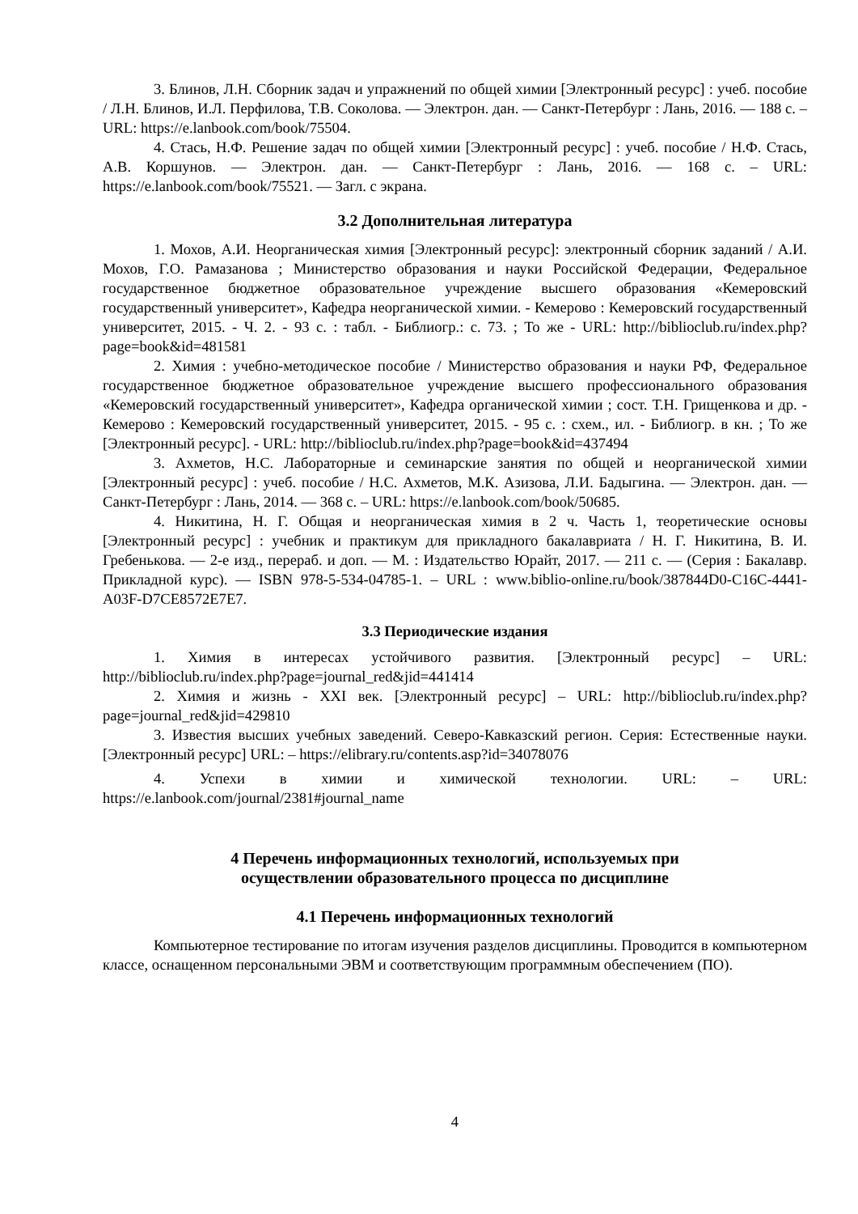3. Блинов, Л.Н. Сборник задач и упражнений по общей химии [Электронный ресурс] : учеб. пособие / Л.Н. Блинов, И.Л. Перфилова, Т.В. Соколова. — Электрон. дан. — Санкт-Петербург : Лань, 2016. — 188 с. – URL: https://e.lanbook.com/book/75504.
4. Стась, Н.Ф. Решение задач по общей химии [Электронный ресурс] : учеб. пособие / Н.Ф. Стась, А.В. Коршунов. — Электрон. дан. — Санкт-Петербург : Лань, 2016. — 168 с. – URL: https://e.lanbook.com/book/75521. — Загл. с экрана.
3.2 Дополнительная литература
1. Мохов, А.И. Неорганическая химия [Электронный ресурс]: электронный сборник заданий / А.И. Мохов, Г.О. Рамазанова ; Министерство образования и науки Российской Федерации, Федеральное государственное бюджетное образовательное учреждение высшего образования «Кемеровский государственный университет», Кафедра неорганической химии. - Кемерово : Кемеровский государственный университет, 2015. - Ч. 2. - 93 с. : табл. - Библиогр.: с. 73. ; То же - URL: http://biblioclub.ru/index.php?page=book&id=481581
2. Химия : учебно-методическое пособие / Министерство образования и науки РФ, Федеральное государственное бюджетное образовательное учреждение высшего профессионального образования «Кемеровский государственный университет», Кафедра органической химии ; сост. Т.Н. Грищенкова и др. - Кемерово : Кемеровский государственный университет, 2015. - 95 с. : схем., ил. - Библиогр. в кн. ; То же [Электронный ресурс]. - URL: http://biblioclub.ru/index.php?page=book&id=437494
3. Ахметов, Н.С. Лабораторные и семинарские занятия по общей и неорганической химии [Электронный ресурс] : учеб. пособие / Н.С. Ахметов, М.К. Азизова, Л.И. Бадыгина. — Электрон. дан. — Санкт-Петербург : Лань, 2014. — 368 с. – URL: https://e.lanbook.com/book/50685.
4. Никитина, Н. Г. Общая и неорганическая химия в 2 ч. Часть 1, теоретические основы [Электронный ресурс] : учебник и практикум для прикладного бакалавриата / Н. Г. Никитина, В. И. Гребенькова. — 2-е изд., перераб. и доп. — М. : Издательство Юрайт, 2017. — 211 с. — (Серия : Бакалавр. Прикладной курс). — ISBN 978-5-534-04785-1. – URL : www.biblio-online.ru/book/387844D0-C16C-4441-A03F-D7CE8572E7E7.
3.3 Периодические издания
1. Химия в интересах устойчивого развития. [Электронный ресурс] – URL: http://biblioclub.ru/index.php?page=journal_red&jid=441414
2. Химия и жизнь - XXI век. [Электронный ресурс] – URL: http://biblioclub.ru/index.php?page=journal_red&jid=429810
3. Известия высших учебных заведений. Северо-Кавказский регион. Серия: Естественные науки. [Электронный ресурс] URL: – https://elibrary.ru/contents.asp?id=34078076
4. Успехи в химии и химической технологии. URL: – URL: https://e.lanbook.com/journal/2381#journal_name
4 Перечень информационных технологий, используемых при
осуществлении образовательного процесса по дисциплине
4.1 Перечень информационных технологий
Компьютерное тестирование по итогам изучения разделов дисциплины. Проводится в компьютерном классе, оснащенном персональными ЭВМ и соответствующим программным обеспечением (ПО).
4